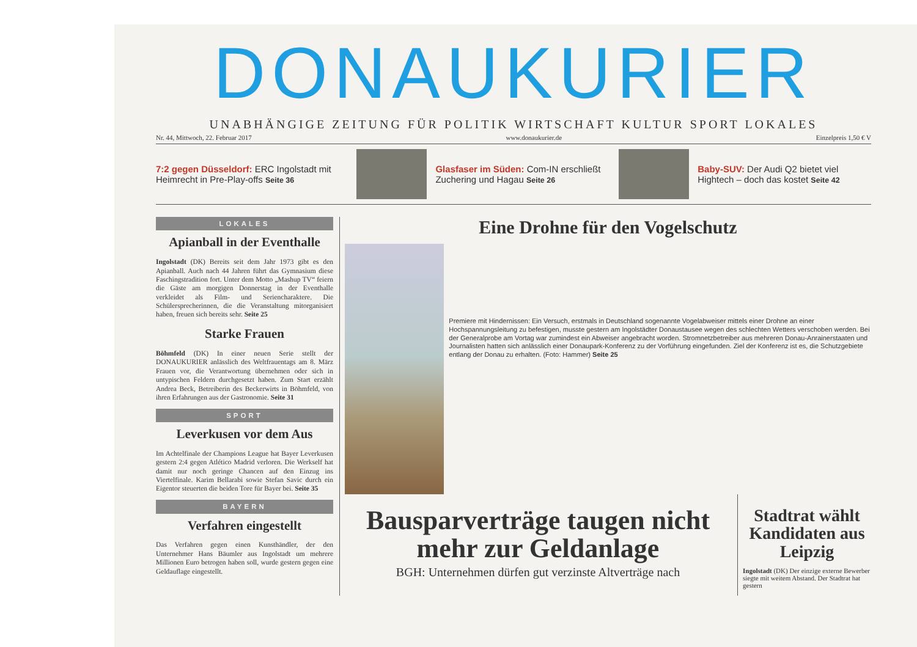DONAUKURIER
UNABHÄNGIGE ZEITUNG FÜR POLITIK WIRTSCHAFT KULTUR SPORT LOKALES
Nr. 44, Mittwoch, 22. Februar 2017 www.donaukurier.de Einzelpreis 1,50 € V
7:2 gegen Düsseldorf: ERC Ingolstadt mit Heimrecht in Pre-Play-offs Seite 36
Glasfaser im Süden: Com-IN erschließt Zuchering und Hagau Seite 26
Baby-SUV: Der Audi Q2 bietet viel Hightech – doch das kostet Seite 42
LOKALES
Apianball in der Eventhalle
Ingolstadt (DK) Bereits seit dem Jahr 1973 gibt es den Apianball. Auch nach 44 Jahren führt das Gymnasium diese Faschingstradition fort. Unter dem Motto „Mashup TV“ feiern die Gäste am morgigen Donnerstag in der Eventhalle verkleidet als Film- und Seriencharaktere. Die Schülersprecherinnen, die die Veranstaltung mitorganisiert haben, freuen sich bereits sehr. Seite 25
Starke Frauen
Böhmfeld (DK) In einer neuen Serie stellt der DONAUKURIER anlässlich des Weltfrauentags am 8. März Frauen vor, die Verantwortung übernehmen oder sich in untypischen Feldern durchgesetzt haben. Zum Start erzählt Andrea Beck, Betreiberin des Beckerwirts in Böhmfeld, von ihren Erfahrungen aus der Gastronomie. Seite 31
SPORT
Leverkusen vor dem Aus
Im Achtelfinale der Champions League hat Bayer Leverkusen gestern 2:4 gegen Atlético Madrid verloren. Die Werkself hat damit nur noch geringe Chancen auf den Einzug ins Viertelfinale. Karim Bellarabi sowie Stefan Savic durch ein Eigentor steuerten die beiden Tore für Bayer bei. Seite 35
BAYERN
Verfahren eingestellt
Das Verfahren gegen einen Kunsthändler, der den Unternehmer Hans Bäumler aus Ingolstadt um mehrere Millionen Euro betrogen haben soll, wurde gestern gegen eine Geldauflage eingestellt.
Eine Drohne für den Vogelschutz
Premiere mit Hindernissen: Ein Versuch, erstmals in Deutschland sogenannte Vogelabweiser mittels einer Drohne an einer Hochspannungsleitung zu befestigen, musste gestern am Ingolstädter Donaustausee wegen des schlechten Wetters verschoben werden. Bei der Generalprobe am Vortag war zumindest ein Abweiser angebracht worden. Stromnetzbetreiber aus mehreren Donau-Anrainerstaaten und Journalisten hatten sich anlässlich einer Donaupark-Konferenz zu der Vorführung eingefunden. Ziel der Konferenz ist es, die Schutzgebiete entlang der Donau zu erhalten. (Foto: Hammer) Seite 25
Bausparverträge taugen nicht mehr zur Geldanlage
BGH: Unternehmen dürfen gut verzinste Altverträge nach
Stadtrat wählt Kandidaten aus Leipzig
Ingolstadt (DK) Der einzige externe Bewerber siegte mit weitem Abstand. Der Stadtrat hat gestern